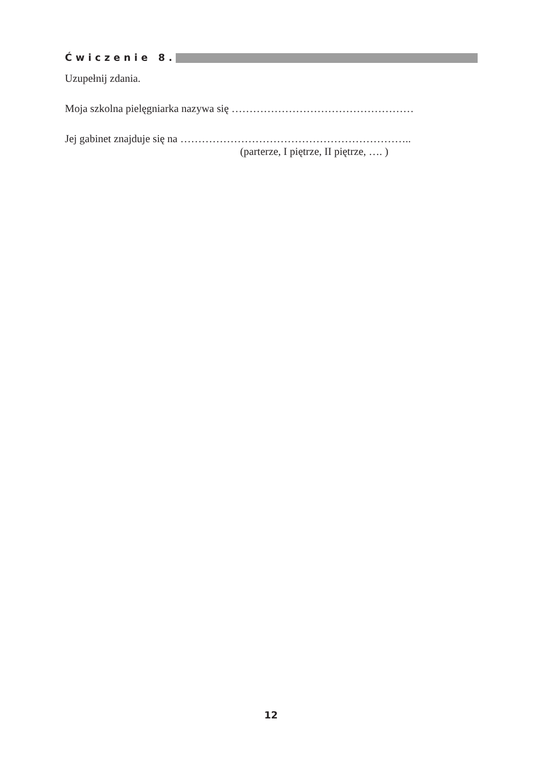Ćwiczenie 8.
Uzupełnij zdania.
Moja szkolna pielęgniarka nazywa się ……………………………………………
Jej gabinet znajduje się na ………………………………………………………..
(parterze, I piętrze, II piętrze, …. )
12